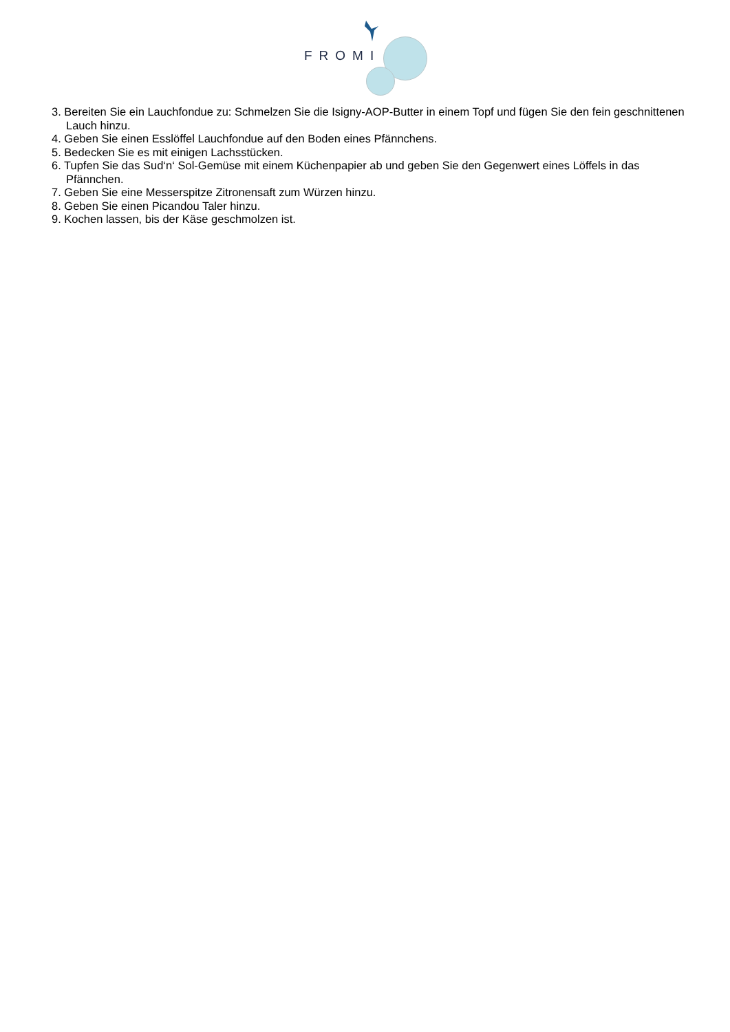FROMI
3. Bereiten Sie ein Lauchfondue zu: Schmelzen Sie die Isigny-AOP-Butter in einem Topf und fügen Sie den fein geschnittenen Lauch hinzu.
4. Geben Sie einen Esslöffel Lauchfondue auf den Boden eines Pfännchens.
5. Bedecken Sie es mit einigen Lachsstücken.
6. Tupfen Sie das Sud‘n‘ Sol-Gemüse mit einem Küchenpapier ab und geben Sie den Gegenwert eines Löffels in das Pfännchen.
7. Geben Sie eine Messerspitze Zitronensaft zum Würzen hinzu.
8. Geben Sie einen Picandou Taler hinzu.
9. Kochen lassen, bis der Käse geschmolzen ist.